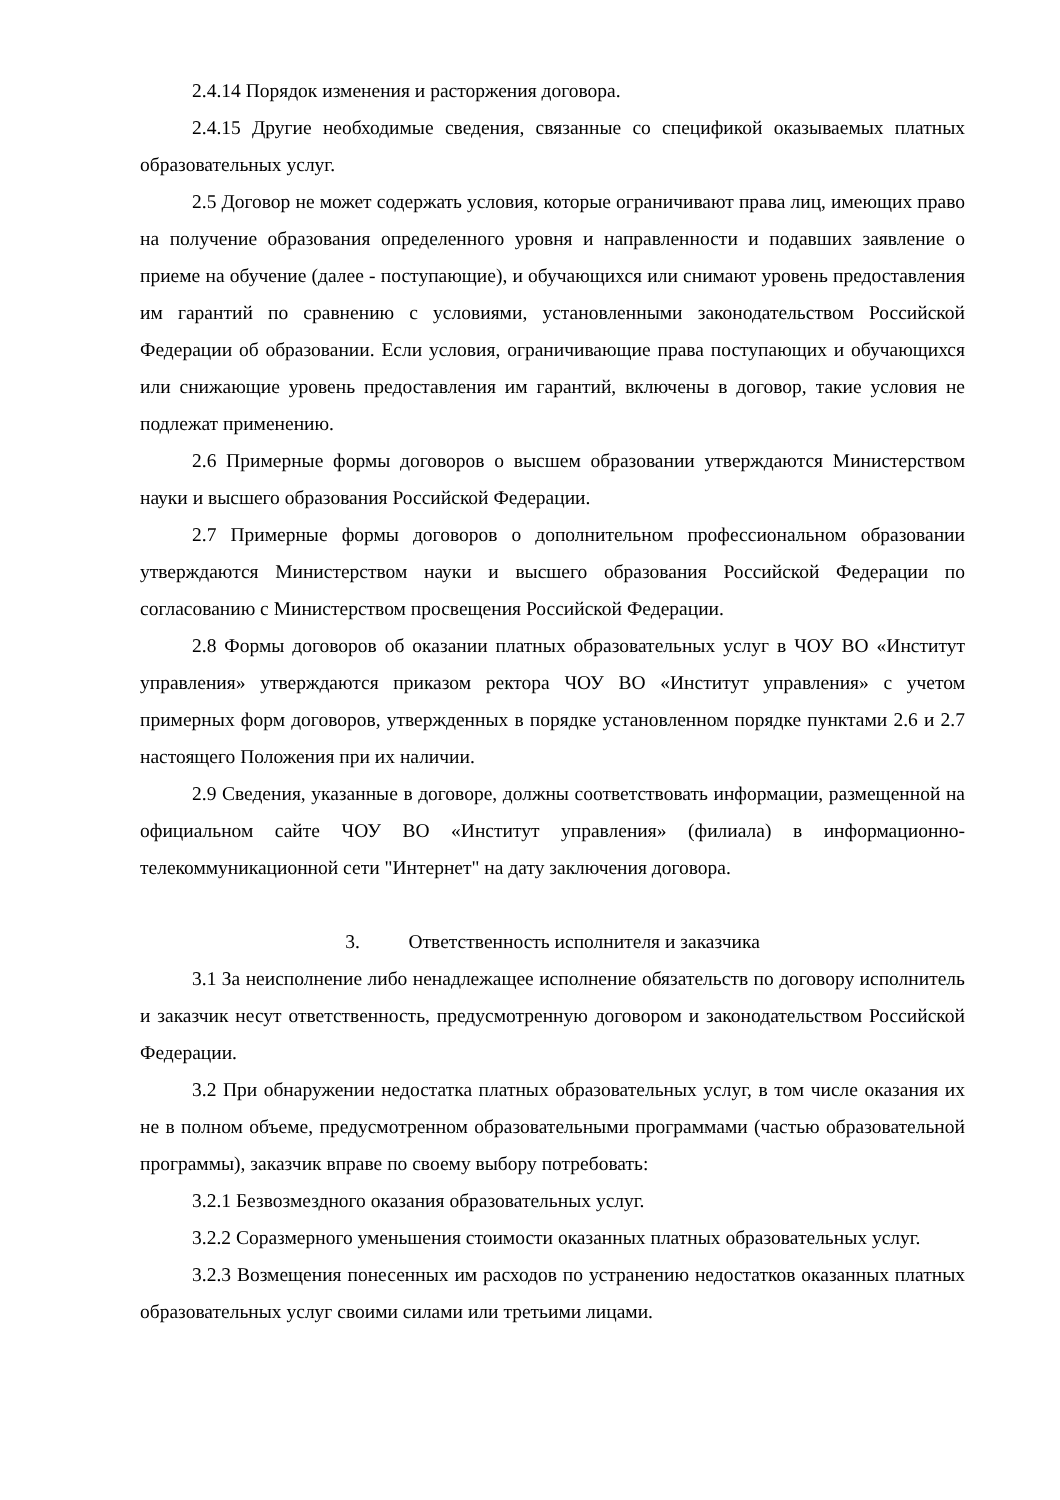2.4.14 Порядок изменения и расторжения договора.
2.4.15 Другие необходимые сведения, связанные со спецификой оказываемых платных образовательных услуг.
2.5 Договор не может содержать условия, которые ограничивают права лиц, имеющих право на получение образования определенного уровня и направленности и подавших заявление о приеме на обучение (далее - поступающие), и обучающихся или снимают уровень предоставления им гарантий по сравнению с условиями, установленными законодательством Российской Федерации об образовании. Если условия, ограничивающие права поступающих и обучающихся или снижающие уровень предоставления им гарантий, включены в договор, такие условия не подлежат применению.
2.6 Примерные формы договоров о высшем образовании утверждаются Министерством науки и высшего образования Российской Федерации.
2.7 Примерные формы договоров о дополнительном профессиональном образовании утверждаются Министерством науки и высшего образования Российской Федерации по согласованию с Министерством просвещения Российской Федерации.
2.8 Формы договоров об оказании платных образовательных услуг в ЧОУ ВО «Институт управления» утверждаются приказом ректора ЧОУ ВО «Институт управления» с учетом примерных форм договоров, утвержденных в порядке установленном порядке пунктами 2.6 и 2.7 настоящего Положения при их наличии.
2.9 Сведения, указанные в договоре, должны соответствовать информации, размещенной на официальном сайте ЧОУ ВО «Институт управления» (филиала) в информационно-телекоммуникационной сети "Интернет" на дату заключения договора.
3. Ответственность исполнителя и заказчика
3.1 За неисполнение либо ненадлежащее исполнение обязательств по договору исполнитель и заказчик несут ответственность, предусмотренную договором и законодательством Российской Федерации.
3.2 При обнаружении недостатка платных образовательных услуг, в том числе оказания их не в полном объеме, предусмотренном образовательными программами (частью образовательной программы), заказчик вправе по своему выбору потребовать:
3.2.1 Безвозмездного оказания образовательных услуг.
3.2.2 Соразмерного уменьшения стоимости оказанных платных образовательных услуг.
3.2.3 Возмещения понесенных им расходов по устранению недостатков оказанных платных образовательных услуг своими силами или третьими лицами.